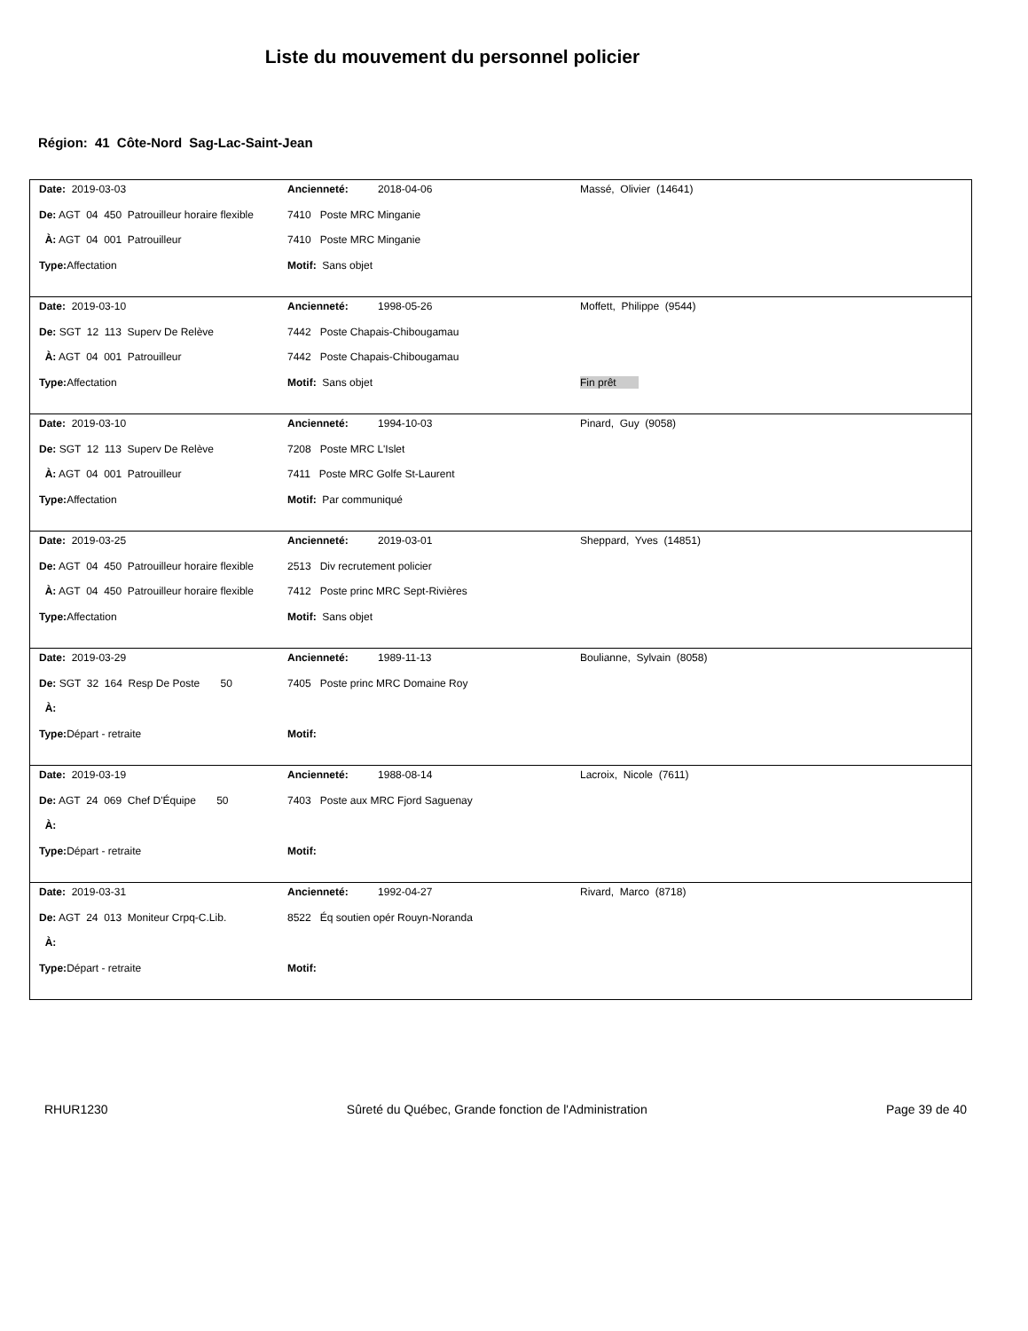Liste du mouvement du personnel policier
Région: 41 Côte-Nord Sag-Lac-Saint-Jean
| Date: 2019-03-03 | Ancienneté: 2018-04-06 | Massé, Olivier (14641) |
| De: AGT 04 450 Patrouilleur horaire flexible | 7410 Poste MRC Minganie | |
| À: AGT 04 001 Patrouilleur | 7410 Poste MRC Minganie | |
| Type: Affectation | Motif: Sans objet | |
| Date: 2019-03-10 | Ancienneté: 1998-05-26 | Moffett, Philippe (9544) |
| De: SGT 12 113 Superv De Relève | 7442 Poste Chapais-Chibougamau | |
| À: AGT 04 001 Patrouilleur | 7442 Poste Chapais-Chibougamau | |
| Type: Affectation | Motif: Sans objet | Fin prêt |
| Date: 2019-03-10 | Ancienneté: 1994-10-03 | Pinard, Guy (9058) |
| De: SGT 12 113 Superv De Relève | 7208 Poste MRC L'Islet | |
| À: AGT 04 001 Patrouilleur | 7411 Poste MRC Golfe St-Laurent | |
| Type: Affectation | Motif: Par communiqué | |
| Date: 2019-03-25 | Ancienneté: 2019-03-01 | Sheppard, Yves (14851) |
| De: AGT 04 450 Patrouilleur horaire flexible | 2513 Div recrutement policier | |
| À: AGT 04 450 Patrouilleur horaire flexible | 7412 Poste princ MRC Sept-Rivières | |
| Type: Affectation | Motif: Sans objet | |
| Date: 2019-03-29 | Ancienneté: 1989-11-13 | Boulianne, Sylvain (8058) |
| De: SGT 32 164 Resp De Poste 50 | 7405 Poste princ MRC Domaine Roy | |
| À: | | |
| Type: Départ - retraite | Motif: | |
| Date: 2019-03-19 | Ancienneté: 1988-08-14 | Lacroix, Nicole (7611) |
| De: AGT 24 069 Chef D'Équipe 50 | 7403 Poste aux MRC Fjord Saguenay | |
| À: | | |
| Type: Départ - retraite | Motif: | |
| Date: 2019-03-31 | Ancienneté: 1992-04-27 | Rivard, Marco (8718) |
| De: AGT 24 013 Moniteur Crpq-C.Lib. | 8522 Éq soutien opér Rouyn-Noranda | |
| À: | | |
| Type: Départ - retraite | Motif: | |
RHUR1230 Sûreté du Québec, Grande fonction de l'Administration Page 39 de 40